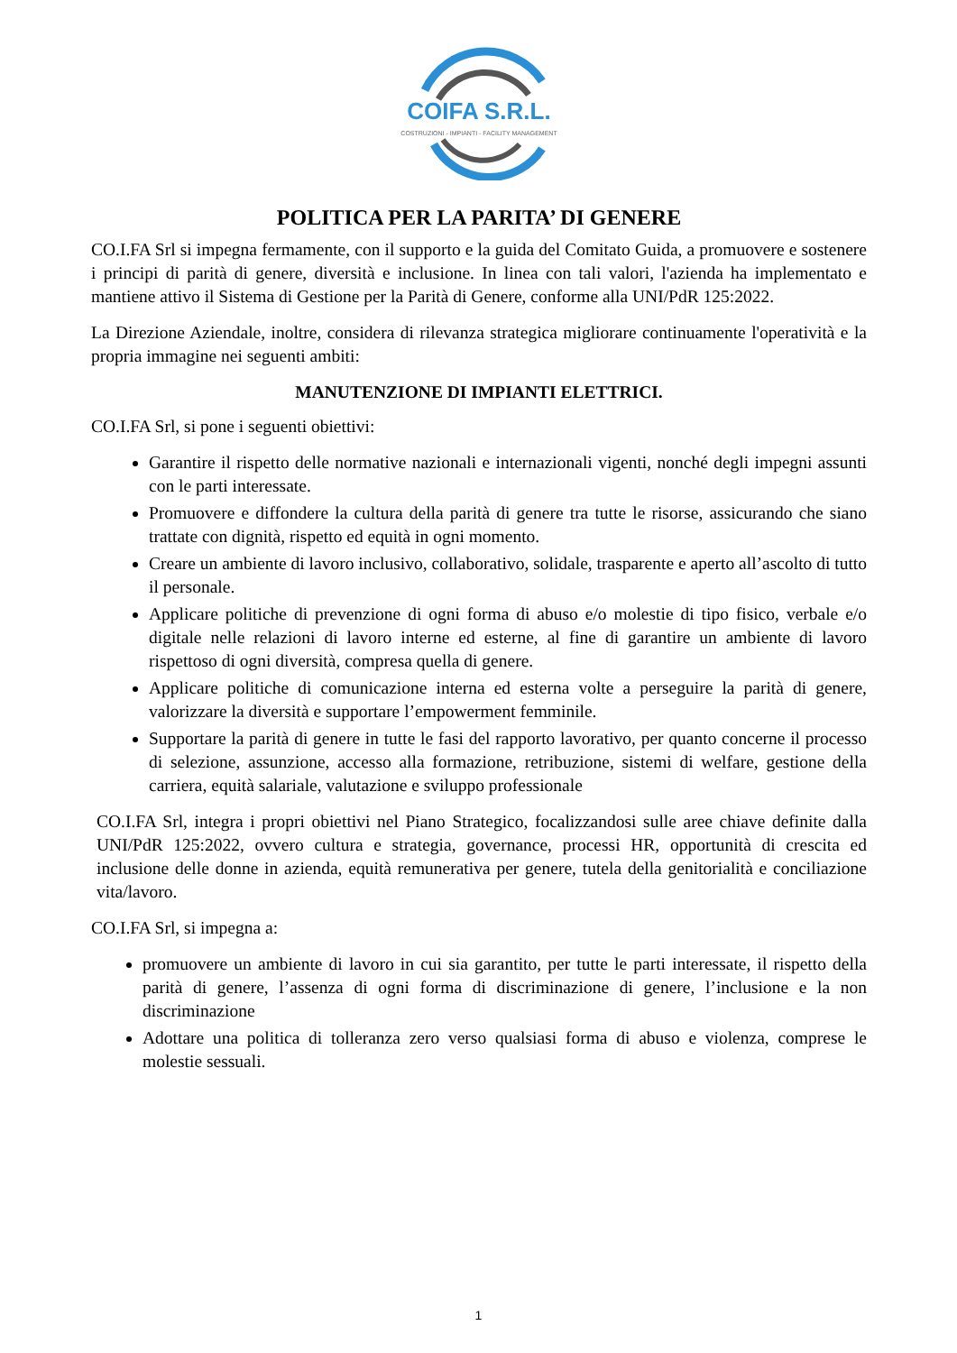COIFA S.R.L.
COSTRUZIONI - IMPIANTI - FACILITY MANAGEMENT
POLITICA PER LA PARITA’ DI GENERE
CO.I.FA Srl si impegna fermamente, con il supporto e la guida del Comitato Guida, a promuovere e sostenere i principi di parità di genere, diversità e inclusione. In linea con tali valori, l'azienda ha implementato e mantiene attivo il Sistema di Gestione per la Parità di Genere, conforme alla UNI/PdR 125:2022.
La Direzione Aziendale, inoltre, considera di rilevanza strategica migliorare continuamente l'operatività e la propria immagine nei seguenti ambiti:
MANUTENZIONE DI IMPIANTI ELETTRICI.
CO.I.FA Srl, si pone i seguenti obiettivi:
Garantire il rispetto delle normative nazionali e internazionali vigenti, nonché degli impegni assunti con le parti interessate.
Promuovere e diffondere la cultura della parità di genere tra tutte le risorse, assicurando che siano trattate con dignità, rispetto ed equità in ogni momento.
Creare un ambiente di lavoro inclusivo, collaborativo, solidale, trasparente e aperto all’ascolto di tutto il personale.
Applicare politiche di prevenzione di ogni forma di abuso e/o molestie di tipo fisico, verbale e/o digitale nelle relazioni di lavoro interne ed esterne, al fine di garantire un ambiente di lavoro rispettoso di ogni diversità, compresa quella di genere.
Applicare politiche di comunicazione interna ed esterna volte a perseguire la parità di genere, valorizzare la diversità e supportare l’empowerment femminile.
Supportare la parità di genere in tutte le fasi del rapporto lavorativo, per quanto concerne il processo di selezione, assunzione, accesso alla formazione, retribuzione, sistemi di welfare, gestione della carriera, equità salariale, valutazione e sviluppo professionale
CO.I.FA Srl, integra i propri obiettivi nel Piano Strategico, focalizzandosi sulle aree chiave definite dalla UNI/PdR 125:2022, ovvero cultura e strategia, governance, processi HR, opportunità di crescita ed inclusione delle donne in azienda, equità remunerativa per genere, tutela della genitorialità e conciliazione vita/lavoro.
CO.I.FA Srl, si impegna a:
promuovere un ambiente di lavoro in cui sia garantito, per tutte le parti interessate, il rispetto della parità di genere, l’assenza di ogni forma di discriminazione di genere, l’inclusione e la non discriminazione
Adottare una politica di tolleranza zero verso qualsiasi forma di abuso e violenza, comprese le molestie sessuali.
1